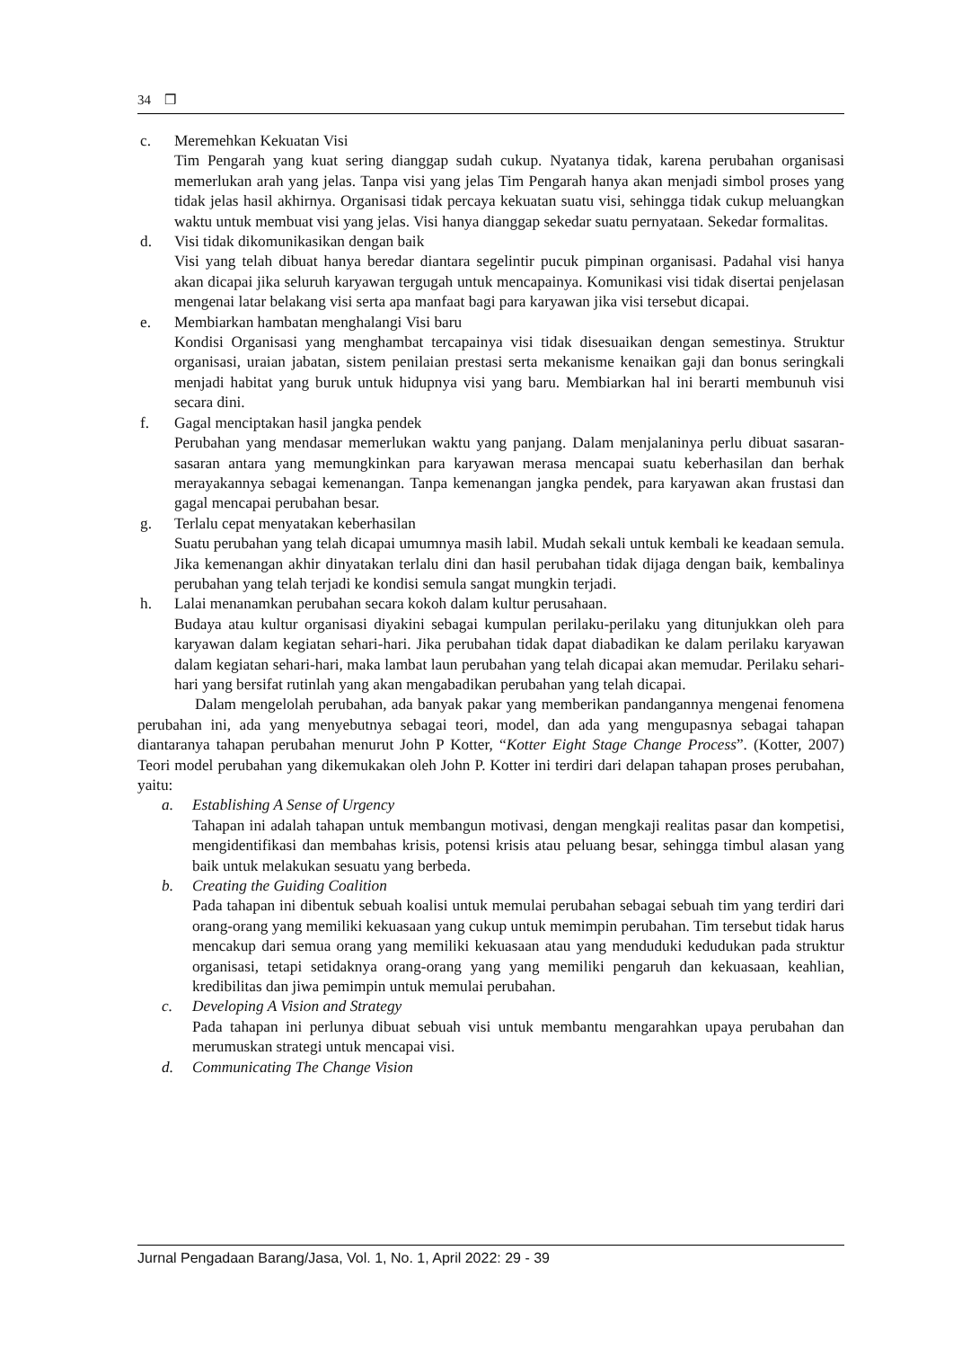34 ❒
c. Meremehkan Kekuatan Visi
Tim Pengarah yang kuat sering dianggap sudah cukup. Nyatanya tidak, karena perubahan organisasi memerlukan arah yang jelas. Tanpa visi yang jelas Tim Pengarah hanya akan menjadi simbol proses yang tidak jelas hasil akhirnya. Organisasi tidak percaya kekuatan suatu visi, sehingga tidak cukup meluangkan waktu untuk membuat visi yang jelas. Visi hanya dianggap sekedar suatu pernyataan. Sekedar formalitas.
d. Visi tidak dikomunikasikan dengan baik
Visi yang telah dibuat hanya beredar diantara segelintir pucuk pimpinan organisasi. Padahal visi hanya akan dicapai jika seluruh karyawan tergugah untuk mencapainya. Komunikasi visi tidak disertai penjelasan mengenai latar belakang visi serta apa manfaat bagi para karyawan jika visi tersebut dicapai.
e. Membiarkan hambatan menghalangi Visi baru
Kondisi Organisasi yang menghambat tercapainya visi tidak disesuaikan dengan semestinya. Struktur organisasi, uraian jabatan, sistem penilaian prestasi serta mekanisme kenaikan gaji dan bonus seringkali menjadi habitat yang buruk untuk hidupnya visi yang baru. Membiarkan hal ini berarti membunuh visi secara dini.
f. Gagal menciptakan hasil jangka pendek
Perubahan yang mendasar memerlukan waktu yang panjang. Dalam menjalaninya perlu dibuat sasaran-sasaran antara yang memungkinkan para karyawan merasa mencapai suatu keberhasilan dan berhak merayakannya sebagai kemenangan. Tanpa kemenangan jangka pendek, para karyawan akan frustasi dan gagal mencapai perubahan besar.
g. Terlalu cepat menyatakan keberhasilan
Suatu perubahan yang telah dicapai umumnya masih labil. Mudah sekali untuk kembali ke keadaan semula. Jika kemenangan akhir dinyatakan terlalu dini dan hasil perubahan tidak dijaga dengan baik, kembalinya perubahan yang telah terjadi ke kondisi semula sangat mungkin terjadi.
h. Lalai menanamkan perubahan secara kokoh dalam kultur perusahaan.
Budaya atau kultur organisasi diyakini sebagai kumpulan perilaku-perilaku yang ditunjukkan oleh para karyawan dalam kegiatan sehari-hari. Jika perubahan tidak dapat diabadikan ke dalam perilaku karyawan dalam kegiatan sehari-hari, maka lambat laun perubahan yang telah dicapai akan memudar. Perilaku sehari-hari yang bersifat rutinlah yang akan mengabadikan perubahan yang telah dicapai.
Dalam mengelolah perubahan, ada banyak pakar yang memberikan pandangannya mengenai fenomena perubahan ini, ada yang menyebutnya sebagai teori, model, dan ada yang mengupasnya sebagai tahapan diantaranya tahapan perubahan menurut John P Kotter, “Kotter Eight Stage Change Process”. (Kotter, 2007) Teori model perubahan yang dikemukakan oleh John P. Kotter ini terdiri dari delapan tahapan proses perubahan, yaitu:
a. Establishing A Sense of Urgency
Tahapan ini adalah tahapan untuk membangun motivasi, dengan mengkaji realitas pasar dan kompetisi, mengidentifikasi dan membahas krisis, potensi krisis atau peluang besar, sehingga timbul alasan yang baik untuk melakukan sesuatu yang berbeda.
b. Creating the Guiding Coalition
Pada tahapan ini dibentuk sebuah koalisi untuk memulai perubahan sebagai sebuah tim yang terdiri dari orang-orang yang memiliki kekuasaan yang cukup untuk memimpin perubahan. Tim tersebut tidak harus mencakup dari semua orang yang memiliki kekuasaan atau yang menduduki kedudukan pada struktur organisasi, tetapi setidaknya orang-orang yang yang memiliki pengaruh dan kekuasaan, keahlian, kredibilitas dan jiwa pemimpin untuk memulai perubahan.
c. Developing A Vision and Strategy
Pada tahapan ini perlunya dibuat sebuah visi untuk membantu mengarahkan upaya perubahan dan merumuskan strategi untuk mencapai visi.
d. Communicating The Change Vision
Jurnal Pengadaan Barang/Jasa, Vol. 1, No. 1, April 2022: 29 - 39